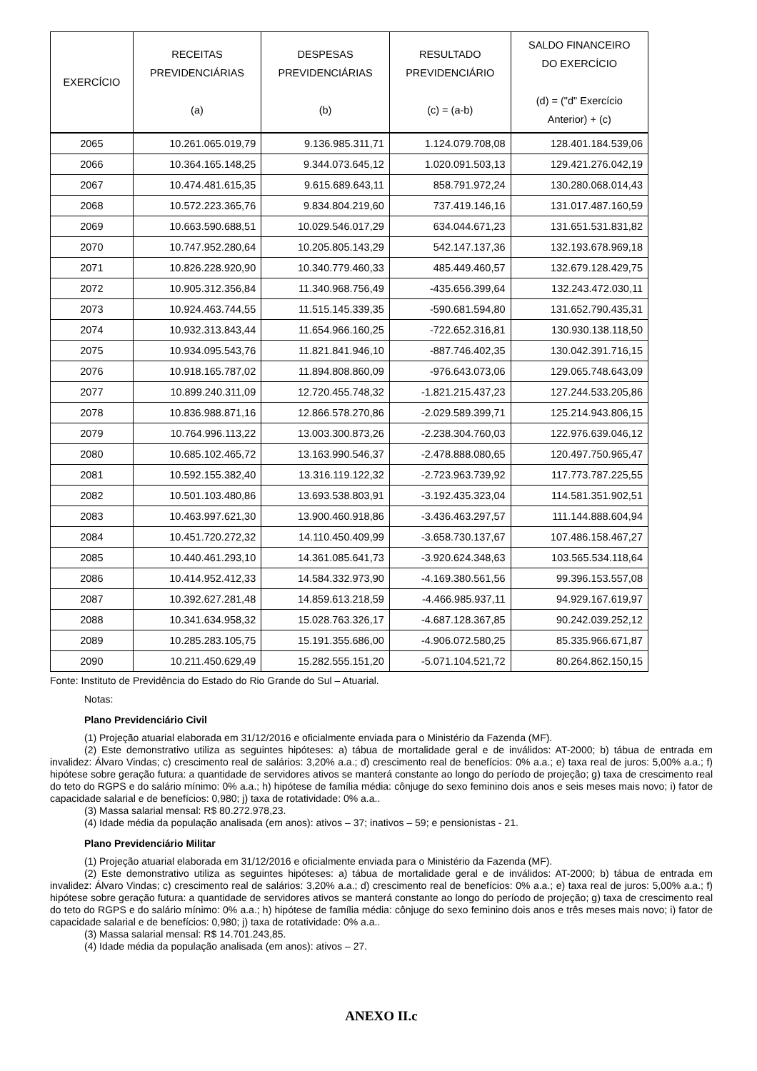| EXERCÍCIO | RECEITAS PREVIDENCIÁRIAS (a) | DESPESAS PREVIDENCIÁRIAS (b) | RESULTADO PREVIDENCIÁRIO (c) = (a-b) | SALDO FINANCEIRO DO EXERCÍCIO (d) = ("d" Exercício Anterior) + (c) |
| --- | --- | --- | --- | --- |
| 2065 | 10.261.065.019,79 | 9.136.985.311,71 | 1.124.079.708,08 | 128.401.184.539,06 |
| 2066 | 10.364.165.148,25 | 9.344.073.645,12 | 1.020.091.503,13 | 129.421.276.042,19 |
| 2067 | 10.474.481.615,35 | 9.615.689.643,11 | 858.791.972,24 | 130.280.068.014,43 |
| 2068 | 10.572.223.365,76 | 9.834.804.219,60 | 737.419.146,16 | 131.017.487.160,59 |
| 2069 | 10.663.590.688,51 | 10.029.546.017,29 | 634.044.671,23 | 131.651.531.831,82 |
| 2070 | 10.747.952.280,64 | 10.205.805.143,29 | 542.147.137,36 | 132.193.678.969,18 |
| 2071 | 10.826.228.920,90 | 10.340.779.460,33 | 485.449.460,57 | 132.679.128.429,75 |
| 2072 | 10.905.312.356,84 | 11.340.968.756,49 | -435.656.399,64 | 132.243.472.030,11 |
| 2073 | 10.924.463.744,55 | 11.515.145.339,35 | -590.681.594,80 | 131.652.790.435,31 |
| 2074 | 10.932.313.843,44 | 11.654.966.160,25 | -722.652.316,81 | 130.930.138.118,50 |
| 2075 | 10.934.095.543,76 | 11.821.841.946,10 | -887.746.402,35 | 130.042.391.716,15 |
| 2076 | 10.918.165.787,02 | 11.894.808.860,09 | -976.643.073,06 | 129.065.748.643,09 |
| 2077 | 10.899.240.311,09 | 12.720.455.748,32 | -1.821.215.437,23 | 127.244.533.205,86 |
| 2078 | 10.836.988.871,16 | 12.866.578.270,86 | -2.029.589.399,71 | 125.214.943.806,15 |
| 2079 | 10.764.996.113,22 | 13.003.300.873,26 | -2.238.304.760,03 | 122.976.639.046,12 |
| 2080 | 10.685.102.465,72 | 13.163.990.546,37 | -2.478.888.080,65 | 120.497.750.965,47 |
| 2081 | 10.592.155.382,40 | 13.316.119.122,32 | -2.723.963.739,92 | 117.773.787.225,55 |
| 2082 | 10.501.103.480,86 | 13.693.538.803,91 | -3.192.435.323,04 | 114.581.351.902,51 |
| 2083 | 10.463.997.621,30 | 13.900.460.918,86 | -3.436.463.297,57 | 111.144.888.604,94 |
| 2084 | 10.451.720.272,32 | 14.110.450.409,99 | -3.658.730.137,67 | 107.486.158.467,27 |
| 2085 | 10.440.461.293,10 | 14.361.085.641,73 | -3.920.624.348,63 | 103.565.534.118,64 |
| 2086 | 10.414.952.412,33 | 14.584.332.973,90 | -4.169.380.561,56 | 99.396.153.557,08 |
| 2087 | 10.392.627.281,48 | 14.859.613.218,59 | -4.466.985.937,11 | 94.929.167.619,97 |
| 2088 | 10.341.634.958,32 | 15.028.763.326,17 | -4.687.128.367,85 | 90.242.039.252,12 |
| 2089 | 10.285.283.105,75 | 15.191.355.686,00 | -4.906.072.580,25 | 85.335.966.671,87 |
| 2090 | 10.211.450.629,49 | 15.282.555.151,20 | -5.071.104.521,72 | 80.264.862.150,15 |
Fonte: Instituto de Previdência do Estado do Rio Grande do Sul – Atuarial.
Notas:
Plano Previdenciário Civil
(1) Projeção atuarial elaborada em 31/12/2016 e oficialmente enviada para o Ministério da Fazenda (MF).
(2) Este demonstrativo utiliza as seguintes hipóteses: a) tábua de mortalidade geral e de inválidos: AT-2000; b) tábua de entrada em invalidez: Álvaro Vindas; c) crescimento real de salários: 3,20% a.a.; d) crescimento real de benefícios: 0% a.a.; e) taxa real de juros: 5,00% a.a.; f) hipótese sobre geração futura: a quantidade de servidores ativos se manterá constante ao longo do período de projeção; g) taxa de crescimento real do teto do RGPS e do salário mínimo: 0% a.a.; h) hipótese de família média: cônjuge do sexo feminino dois anos e seis meses mais novo; i) fator de capacidade salarial e de benefícios: 0,980; j) taxa de rotatividade: 0% a.a..
(3) Massa salarial mensal: R$ 80.272.978,23.
(4) Idade média da população analisada (em anos): ativos – 37; inativos – 59; e pensionistas - 21.
Plano Previdenciário Militar
(1) Projeção atuarial elaborada em 31/12/2016 e oficialmente enviada para o Ministério da Fazenda (MF).
(2) Este demonstrativo utiliza as seguintes hipóteses: a) tábua de mortalidade geral e de inválidos: AT-2000; b) tábua de entrada em invalidez: Álvaro Vindas; c) crescimento real de salários: 3,20% a.a.; d) crescimento real de benefícios: 0% a.a.; e) taxa real de juros: 5,00% a.a.; f) hipótese sobre geração futura: a quantidade de servidores ativos se manterá constante ao longo do período de projeção; g) taxa de crescimento real do teto do RGPS e do salário mínimo: 0% a.a.; h) hipótese de família média: cônjuge do sexo feminino dois anos e três meses mais novo; i) fator de capacidade salarial e de benefícios: 0,980; j) taxa de rotatividade: 0% a.a..
(3) Massa salarial mensal: R$ 14.701.243,85.
(4) Idade média da população analisada (em anos): ativos – 27.
ANEXO II.c